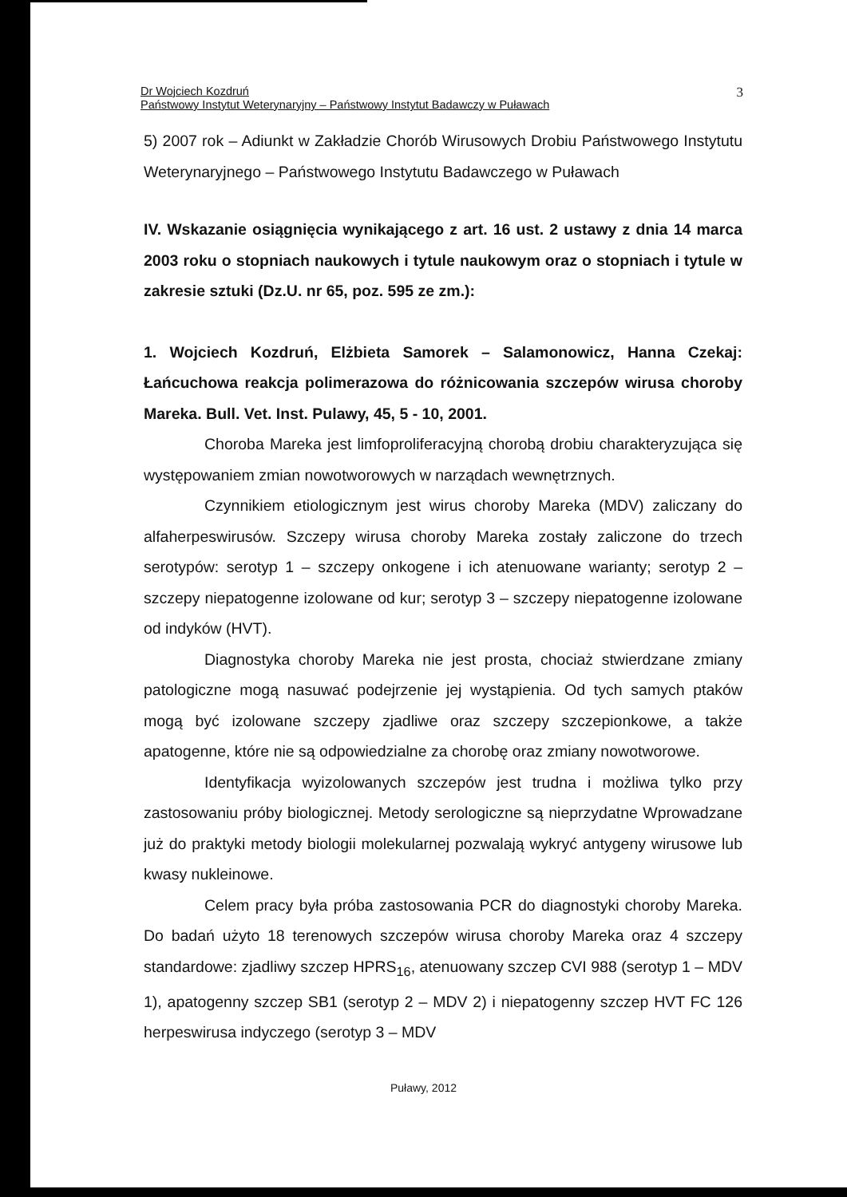Dr Wojciech Kozdruń
Państwowy Instytut Weterynaryjny – Państwowy Instytut Badawczy w Puławach
3
5) 2007 rok – Adiunkt w Zakładzie Chorób Wirusowych Drobiu Państwowego Instytutu Weterynaryjnego – Państwowego Instytutu Badawczego w Puławach
IV. Wskazanie osiągnięcia wynikającego z art. 16 ust. 2 ustawy z dnia 14 marca 2003 roku o stopniach naukowych i tytule naukowym oraz o stopniach i tytule w zakresie sztuki (Dz.U. nr 65, poz. 595 ze zm.):
1. Wojciech Kozdruń, Elżbieta Samorek – Salamonowicz, Hanna Czekaj: Łańcuchowa reakcja polimerazowa do różnicowania szczepów wirusa choroby Mareka. Bull. Vet. Inst. Pulawy, 45, 5 - 10, 2001.
Choroba Mareka jest limfoproliferacyjną chorobą drobiu charakteryzująca się występowaniem zmian nowotworowych w narządach wewnętrznych.
Czynnikiem etiologicznym jest wirus choroby Mareka (MDV) zaliczany do alfaherpeswirusów. Szczepy wirusa choroby Mareka zostały zaliczone do trzech serotypów: serotyp 1 – szczepy onkogene i ich atenuowane warianty; serotyp 2 – szczepy niepatogenne izolowane od kur; serotyp 3 – szczepy niepatogenne izolowane od indyków (HVT).
Diagnostyka choroby Mareka nie jest prosta, chociaż stwierdzane zmiany patologiczne mogą nasuwać podejrzenie jej wystąpienia. Od tych samych ptaków mogą być izolowane szczepy zjadliwe oraz szczepy szczepionkowe, a także apatogenne, które nie są odpowiedzialne za chorobę oraz zmiany nowotworowe.
Identyfikacja wyizolowanych szczepów jest trudna i możliwa tylko przy zastosowaniu próby biologicznej. Metody serologiczne są nieprzydatne Wprowadzane już do praktyki metody biologii molekularnej pozwalają wykryć antygeny wirusowe lub kwasy nukleinowe.
Celem pracy była próba zastosowania PCR do diagnostyki choroby Mareka. Do badań użyto 18 terenowych szczepów wirusa choroby Mareka oraz 4 szczepy standardowe: zjadliwy szczep HPRS<sub>16</sub>, atenuowany szczep CVI 988 (serotyp 1 – MDV 1), apatogenny szczep SB1 (serotyp 2 – MDV 2) i niepatogenny szczep HVT FC 126 herpeswirusa indyczego (serotyp 3 – MDV
Puławy, 2012